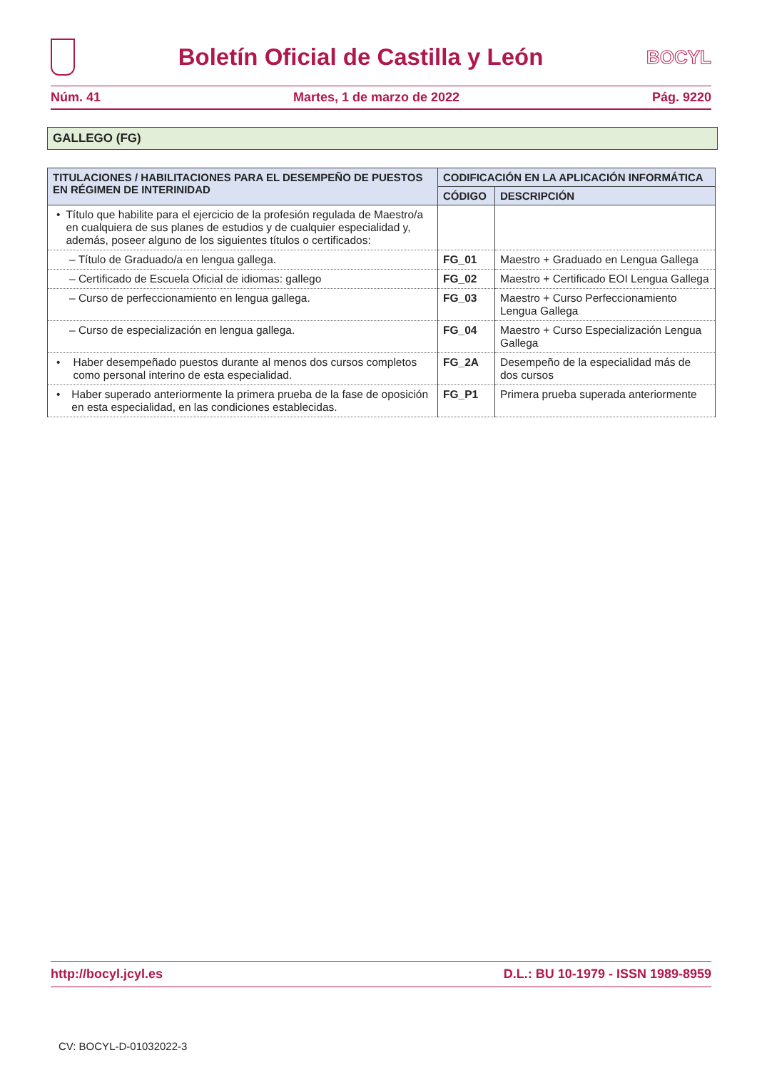Boletín Oficial de Castilla y León
BOCYL
Núm. 41 Martes, 1 de marzo de 2022 Pág. 9220
GALLEGO (FG)
| TITULACIONES / HABILITACIONES PARA EL DESEMPEÑO DE PUESTOS EN RÉGIMEN DE INTERINIDAD | CODIFICACIÓN EN LA APLICACIÓN INFORMÁTICA | |
| --- | --- | --- |
| | CÓDIGO | DESCRIPCIÓN |
| • Título que habilite para el ejercicio de la profesión regulada de Maestro/a en cualquiera de sus planes de estudios y de cualquier especialidad y, además, poseer alguno de los siguientes títulos o certificados: | | |
| – Título de Graduado/a en lengua gallega. | FG_01 | Maestro + Graduado en Lengua Gallega |
| – Certificado de Escuela Oficial de idiomas: gallego | FG_02 | Maestro + Certificado EOI Lengua Gallega |
| – Curso de perfeccionamiento en lengua gallega. | FG_03 | Maestro + Curso Perfeccionamiento Lengua Gallega |
| – Curso de especialización en lengua gallega. | FG_04 | Maestro + Curso Especialización Lengua Gallega |
| • Haber desempeñado puestos durante al menos dos cursos completos como personal interino de esta especialidad. | FG_2A | Desempeño de la especialidad más de dos cursos |
| • Haber superado anteriormente la primera prueba de la fase de oposición en esta especialidad, en las condiciones establecidas. | FG_P1 | Primera prueba superada anteriormente |
http://bocyl.jcyl.es D.L.: BU 10-1979 - ISSN 1989-8959
CV: BOCYL-D-01032022-3